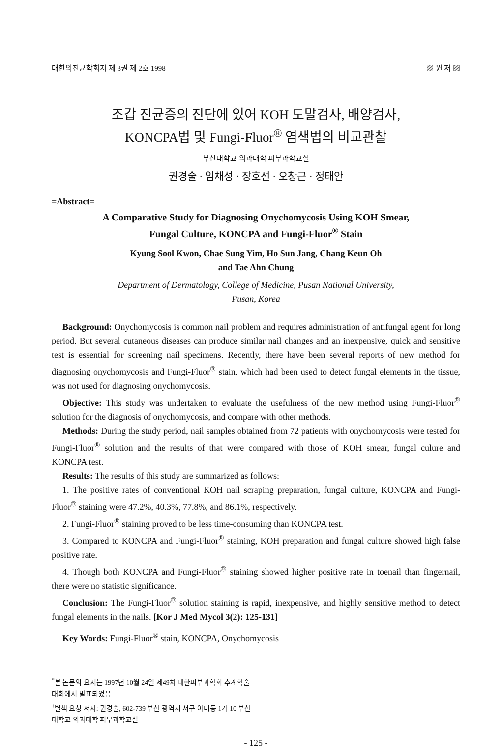대한의진균학회지 제 3권 제 2호 1998 ▨ 원 저 ▨
조갑 진균증의 진단에 있어 KOH 도말검사, 배양검사,
KONCPA법 및 Fungi-Fluor<sup>®</sup> 염색법의 비교관찰
부산대학교 의과대학 피부과학교실
권경술 · 임채성 · 장호선 · 오창근 · 정태안
=Abstract=
A Comparative Study for Diagnosing Onychomycosis Using KOH Smear,
Fungal Culture, KONCPA and Fungi-Fluor<sup>®</sup> Stain
Kyung Sool Kwon, Chae Sung Yim, Ho Sun Jang, Chang Keun Oh
and Tae Ahn Chung
Department of Dermatology, College of Medicine, Pusan National University,
Pusan, Korea
Background: Onychomycosis is common nail problem and requires administration of antifungal agent for long period. But several cutaneous diseases can produce similar nail changes and an inexpensive, quick and sensitive test is essential for screening nail specimens. Recently, there have been several reports of new method for diagnosing onychomycosis and Fungi-Fluor<sup>®</sup> stain, which had been used to detect fungal elements in the tissue, was not used for diagnosing onychomycosis.
Objective: This study was undertaken to evaluate the usefulness of the new method using Fungi-Fluor<sup>®</sup> solution for the diagnosis of onychomycosis, and compare with other methods.
Methods: During the study period, nail samples obtained from 72 patients with onychomycosis were tested for Fungi-Fluor<sup>®</sup> solution and the results of that were compared with those of KOH smear, fungal culure and KONCPA test.
Results: The results of this study are summarized as follows:
1. The positive rates of conventional KOH nail scraping preparation, fungal culture, KONCPA and Fungi-Fluor<sup>®</sup> staining were 47.2%, 40.3%, 77.8%, and 86.1%, respectively.
2. Fungi-Fluor<sup>®</sup> staining proved to be less time-consuming than KONCPA test.
3. Compared to KONCPA and Fungi-Fluor<sup>®</sup> staining, KOH preparation and fungal culture showed high false positive rate.
4. Though both KONCPA and Fungi-Fluor<sup>®</sup> staining showed higher positive rate in toenail than fingernail, there were no statistic significance.
Conclusion: The Fungi-Fluor<sup>®</sup> solution staining is rapid, inexpensive, and highly sensitive method to detect fungal elements in the nails. [Kor J Med Mycol 3(2): 125-131]
Key Words: Fungi-Fluor<sup>®</sup> stain, KONCPA, Onychomycosis
<sup>*</sup> 본 논문의 요지는 1997년 10월 24일 제49차 대한피부과학회 추계학술대회에서 발표되었음
<sup>†</sup> 별책 요청 저자: 권경술, 602-739 부산 광역시 서구 아미동 1가 10 부산대학교 의과대학 피부과학교실
- 125 -